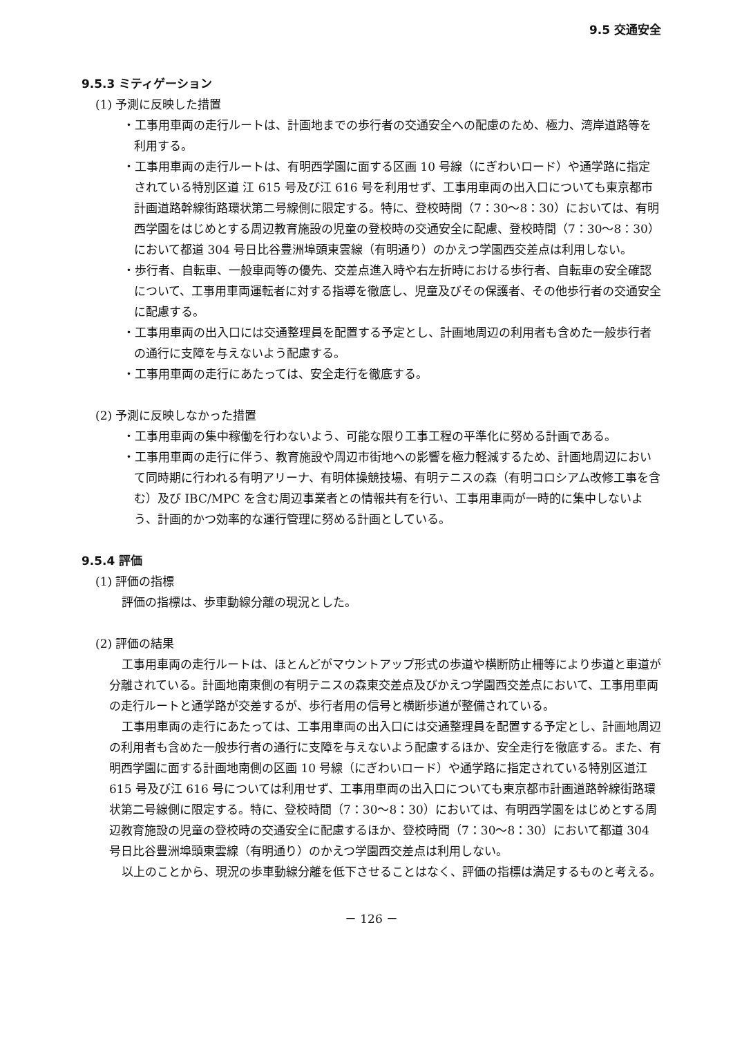9.5 交通安全
9.5.3 ミティゲーション
(1) 予測に反映した措置
・工事用車両の走行ルートは、計画地までの歩行者の交通安全への配慮のため、極力、湾岸道路等を利用する。
・工事用車両の走行ルートは、有明西学園に面する区画 10 号線（にぎわいロード）や通学路に指定されている特別区道 江 615 号及び江 616 号を利用せず、工事用車両の出入口についても東京都市計画道路幹線街路環状第二号線側に限定する。特に、登校時間（7：30～8：30）においては、有明西学園をはじめとする周辺教育施設の児童の登校時の交通安全に配慮、登校時間（7：30～8：30）において都道 304 号日比谷豊洲埠頭東雲線（有明通り）のかえつ学園西交差点は利用しない。
・歩行者、自転車、一般車両等の優先、交差点進入時や右左折時における歩行者、自転車の安全確認について、工事用車両運転者に対する指導を徹底し、児童及びその保護者、その他歩行者の交通安全に配慮する。
・工事用車両の出入口には交通整理員を配置する予定とし、計画地周辺の利用者も含めた一般歩行者の通行に支障を与えないよう配慮する。
・工事用車両の走行にあたっては、安全走行を徹底する。
(2) 予測に反映しなかった措置
・工事用車両の集中稼働を行わないよう、可能な限り工事工程の平準化に努める計画である。
・工事用車両の走行に伴う、教育施設や周辺市街地への影響を極力軽減するため、計画地周辺において同時期に行われる有明アリーナ、有明体操競技場、有明テニスの森（有明コロシアム改修工事を含む）及び IBC/MPC を含む周辺事業者との情報共有を行い、工事用車両が一時的に集中しないよう、計画的かつ効率的な運行管理に努める計画としている。
9.5.4 評価
(1) 評価の指標
評価の指標は、歩車動線分離の現況とした。
(2) 評価の結果
工事用車両の走行ルートは、ほとんどがマウントアップ形式の歩道や横断防止柵等により歩道と車道が分離されている。計画地南東側の有明テニスの森東交差点及びかえつ学園西交差点において、工事用車両の走行ルートと通学路が交差するが、歩行者用の信号と横断歩道が整備されている。
工事用車両の走行にあたっては、工事用車両の出入口には交通整理員を配置する予定とし、計画地周辺の利用者も含めた一般歩行者の通行に支障を与えないよう配慮するほか、安全走行を徹底する。また、有明西学園に面する計画地南側の区画 10 号線（にぎわいロード）や通学路に指定されている特別区道江 615 号及び江 616 号については利用せず、工事用車両の出入口についても東京都市計画道路幹線街路環状第二号線側に限定する。特に、登校時間（7：30～8：30）においては、有明西学園をはじめとする周辺教育施設の児童の登校時の交通安全に配慮するほか、登校時間（7：30～8：30）において都道 304 号日比谷豊洲埠頭東雲線（有明通り）のかえつ学園西交差点は利用しない。
以上のことから、現況の歩車動線分離を低下させることはなく、評価の指標は満足するものと考える。
－ 126 －